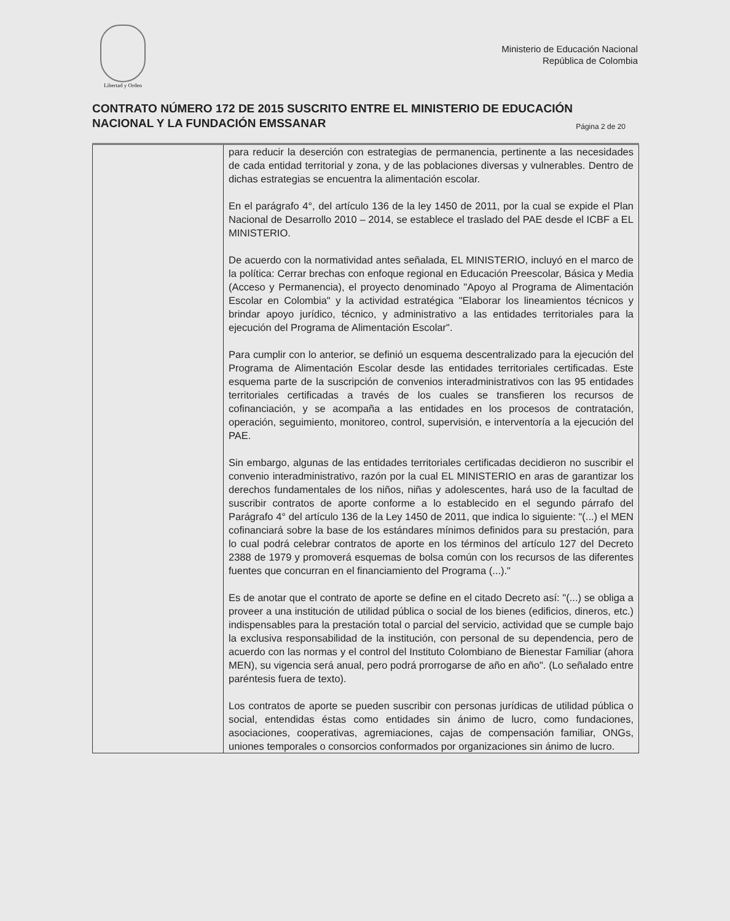Libertad y Orden
Ministerio de Educación Nacional
República de Colombia
CONTRATO NÚMERO 172 DE 2015 SUSCRITO ENTRE EL MINISTERIO DE EDUCACIÓN
NACIONAL Y LA FUNDACIÓN EMSSANAR
Página 2 de 20
| | para reducir la deserción con estrategias de permanencia, pertinente a las necesidades de cada entidad territorial y zona, y de las poblaciones diversas y vulnerables. Dentro de dichas estrategias se encuentra la alimentación escolar. En el parágrafo 4°, del artículo 136 de la ley 1450 de 2011, por la cual se expide el Plan Nacional de Desarrollo 2010 – 2014, se establece el traslado del PAE desde el ICBF a EL MINISTERIO. De acuerdo con la normatividad antes señalada, EL MINISTERIO, incluyó en el marco de la política: Cerrar brechas con enfoque regional en Educación Preescolar, Básica y Media (Acceso y Permanencia), el proyecto denominado "Apoyo al Programa de Alimentación Escolar en Colombia" y la actividad estratégica "Elaborar los lineamientos técnicos y brindar apoyo jurídico, técnico, y administrativo a las entidades territoriales para la ejecución del Programa de Alimentación Escolar". Para cumplir con lo anterior, se definió un esquema descentralizado para la ejecución del Programa de Alimentación Escolar desde las entidades territoriales certificadas. Este esquema parte de la suscripción de convenios interadministrativos con las 95 entidades territoriales certificadas a través de los cuales se transfieren los recursos de cofinanciación, y se acompaña a las entidades en los procesos de contratación, operación, seguimiento, monitoreo, control, supervisión, e interventoría a la ejecución del PAE. Sin embargo, algunas de las entidades territoriales certificadas decidieron no suscribir el convenio interadministrativo, razón por la cual EL MINISTERIO en aras de garantizar los derechos fundamentales de los niños, niñas y adolescentes, hará uso de la facultad de suscribir contratos de aporte conforme a lo establecido en el segundo párrafo del Parágrafo 4° del artículo 136 de la Ley 1450 de 2011, que indica lo siguiente: "(...) el MEN cofinanciará sobre la base de los estándares mínimos definidos para su prestación, para lo cual podrá celebrar contratos de aporte en los términos del artículo 127 del Decreto 2388 de 1979 y promoverá esquemas de bolsa común con los recursos de las diferentes fuentes que concurran en el financiamiento del Programa (...)." Es de anotar que el contrato de aporte se define en el citado Decreto así: "(...) se obliga a proveer a una institución de utilidad pública o social de los bienes (edificios, dineros, etc.) indispensables para la prestación total o parcial del servicio, actividad que se cumple bajo la exclusiva responsabilidad de la institución, con personal de su dependencia, pero de acuerdo con las normas y el control del Instituto Colombiano de Bienestar Familiar (ahora MEN), su vigencia será anual, pero podrá prorrogarse de año en año". (Lo señalado entre paréntesis fuera de texto). Los contratos de aporte se pueden suscribir con personas jurídicas de utilidad pública o social, entendidas éstas como entidades sin ánimo de lucro, como fundaciones, asociaciones, cooperativas, agremiaciones, cajas de compensación familiar, ONGs, uniones temporales o consorcios conformados por organizaciones sin ánimo de lucro. |